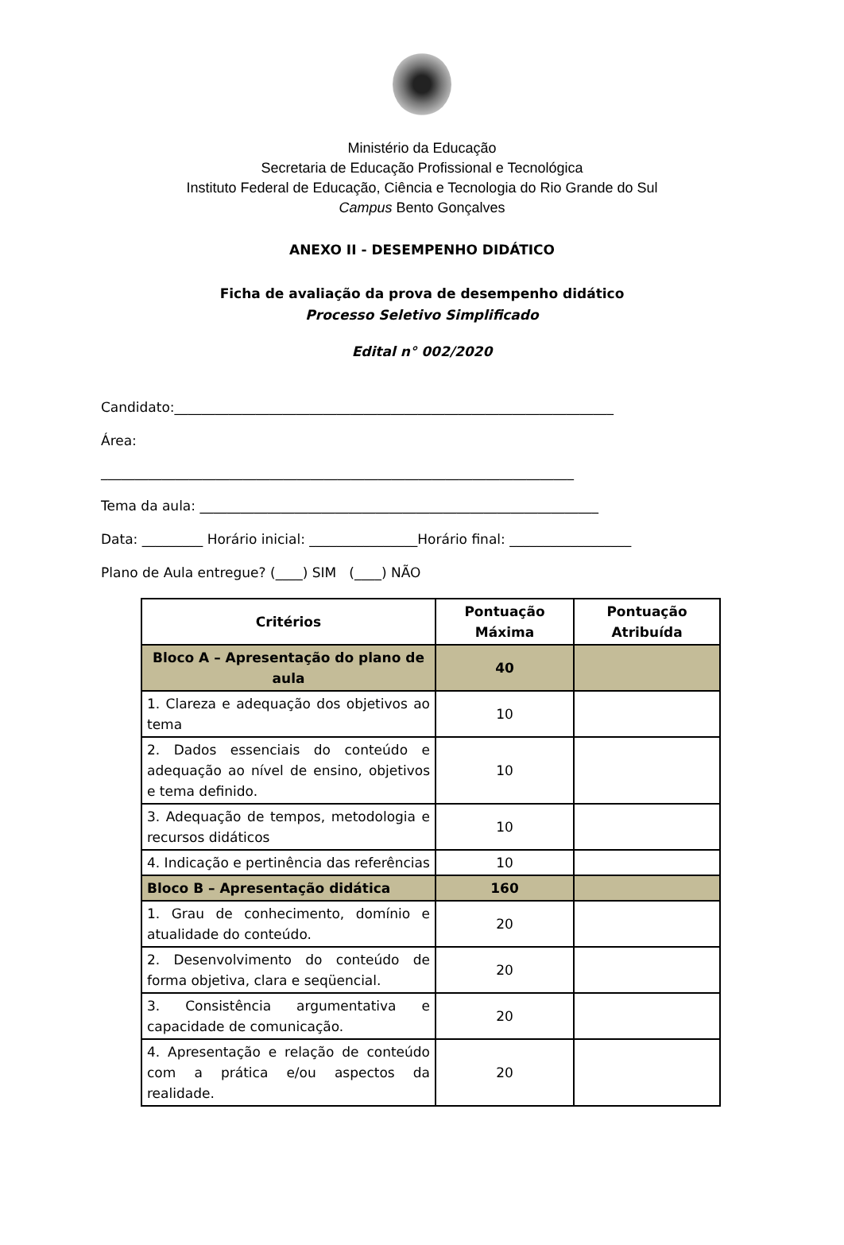Ministério da Educação
Secretaria de Educação Profissional e Tecnológica
Instituto Federal de Educação, Ciência e Tecnologia do Rio Grande do Sul
Campus Bento Gonçalves
ANEXO II - DESEMPENHO DIDÁTICO
Ficha de avaliação da prova de desempenho didático
Processo Seletivo Simplificado
Edital n° 002/2020
Candidato:_________________________________________________________________
Área:
______________________________________________________________________
Tema da aula: ___________________________________________________________
Data: _________ Horário inicial: ________________Horário final: __________________
Plano de Aula entregue? (____) SIM (____) NÃO
| Critérios | Pontuação Máxima | Pontuação Atribuída |
| --- | --- | --- |
| Bloco A – Apresentação do plano de aula | 40 | |
| 1. Clareza e adequação dos objetivos ao tema | 10 | |
| 2. Dados essenciais do conteúdo e adequação ao nível de ensino, objetivos e tema definido. | 10 | |
| 3. Adequação de tempos, metodologia e recursos didáticos | 10 | |
| 4. Indicação e pertinência das referências | 10 | |
| Bloco B – Apresentação didática | 160 | |
| 1. Grau de conhecimento, domínio e atualidade do conteúdo. | 20 | |
| 2. Desenvolvimento do conteúdo de forma objetiva, clara e seqüencial. | 20 | |
| 3. Consistência argumentativa e capacidade de comunicação. | 20 | |
| 4. Apresentação e relação de conteúdo com a prática e/ou aspectos da realidade. | 20 | |